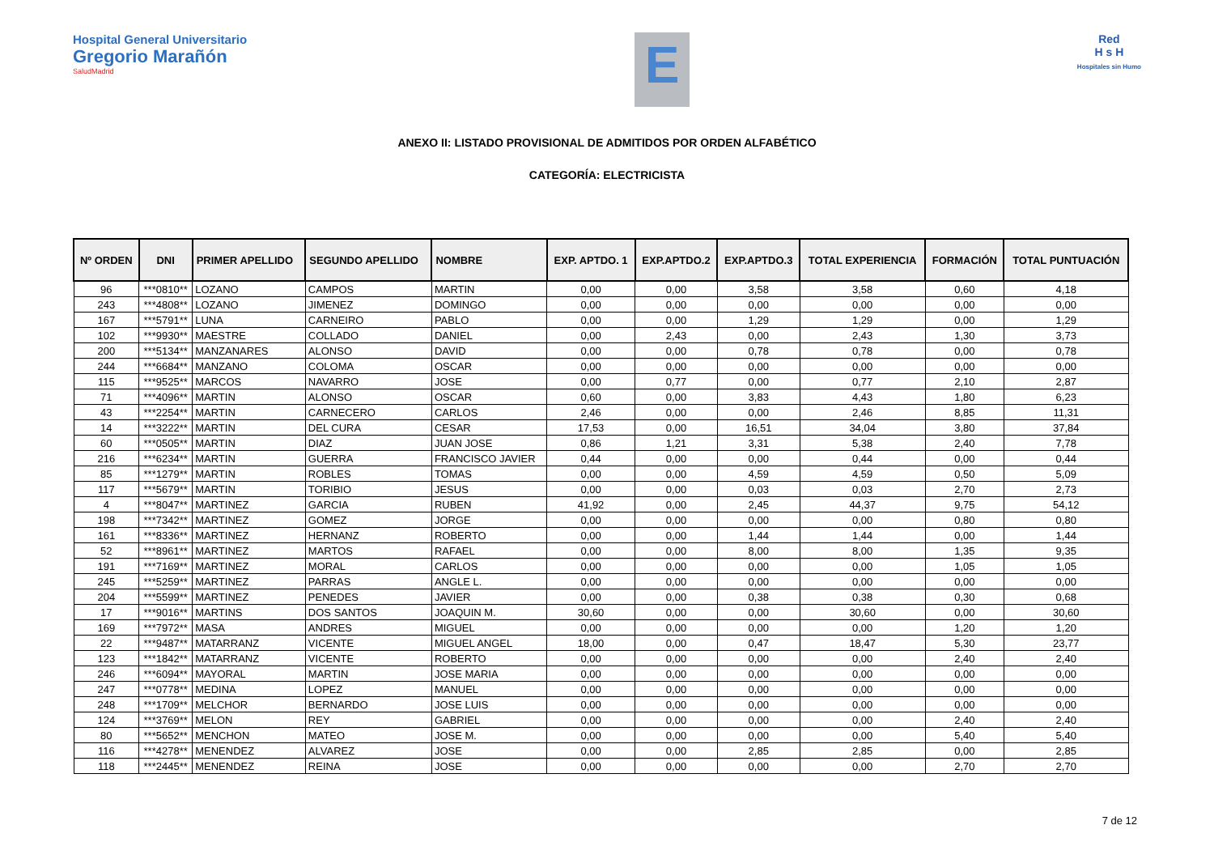Hospital General Universitario
Gregorio Marañón
SaludMadrid
E
Red
H s H
Hospitales sin Humo
ANEXO II: LISTADO PROVISIONAL DE ADMITIDOS POR ORDEN ALFABÉTICO
CATEGORÍA: ELECTRICISTA
| Nº ORDEN | DNI | PRIMER APELLIDO | SEGUNDO APELLIDO | NOMBRE | EXP. APTDO. 1 | EXP.APTDO.2 | EXP.APTDO.3 | TOTAL EXPERIENCIA | FORMACIÓN | TOTAL PUNTUACIÓN |
| --- | --- | --- | --- | --- | --- | --- | --- | --- | --- | --- |
| 96 | ***0810** | LOZANO | CAMPOS | MARTIN | 0,00 | 0,00 | 3,58 | 3,58 | 0,60 | 4,18 |
| 243 | ***4808** | LOZANO | JIMENEZ | DOMINGO | 0,00 | 0,00 | 0,00 | 0,00 | 0,00 | 0,00 |
| 167 | ***5791** | LUNA | CARNEIRO | PABLO | 0,00 | 0,00 | 1,29 | 1,29 | 0,00 | 1,29 |
| 102 | ***9930** | MAESTRE | COLLADO | DANIEL | 0,00 | 2,43 | 0,00 | 2,43 | 1,30 | 3,73 |
| 200 | ***5134** | MANZANARES | ALONSO | DAVID | 0,00 | 0,00 | 0,78 | 0,78 | 0,00 | 0,78 |
| 244 | ***6684** | MANZANO | COLOMA | OSCAR | 0,00 | 0,00 | 0,00 | 0,00 | 0,00 | 0,00 |
| 115 | ***9525** | MARCOS | NAVARRO | JOSE | 0,00 | 0,77 | 0,00 | 0,77 | 2,10 | 2,87 |
| 71 | ***4096** | MARTIN | ALONSO | OSCAR | 0,60 | 0,00 | 3,83 | 4,43 | 1,80 | 6,23 |
| 43 | ***2254** | MARTIN | CARNECERO | CARLOS | 2,46 | 0,00 | 0,00 | 2,46 | 8,85 | 11,31 |
| 14 | ***3222** | MARTIN | DEL CURA | CESAR | 17,53 | 0,00 | 16,51 | 34,04 | 3,80 | 37,84 |
| 60 | ***0505** | MARTIN | DIAZ | JUAN JOSE | 0,86 | 1,21 | 3,31 | 5,38 | 2,40 | 7,78 |
| 216 | ***6234** | MARTIN | GUERRA | FRANCISCO JAVIER | 0,44 | 0,00 | 0,00 | 0,44 | 0,00 | 0,44 |
| 85 | ***1279** | MARTIN | ROBLES | TOMAS | 0,00 | 0,00 | 4,59 | 4,59 | 0,50 | 5,09 |
| 117 | ***5679** | MARTIN | TORIBIO | JESUS | 0,00 | 0,00 | 0,03 | 0,03 | 2,70 | 2,73 |
| 4 | ***8047** | MARTINEZ | GARCIA | RUBEN | 41,92 | 0,00 | 2,45 | 44,37 | 9,75 | 54,12 |
| 198 | ***7342** | MARTINEZ | GOMEZ | JORGE | 0,00 | 0,00 | 0,00 | 0,00 | 0,80 | 0,80 |
| 161 | ***8336** | MARTINEZ | HERNANZ | ROBERTO | 0,00 | 0,00 | 1,44 | 1,44 | 0,00 | 1,44 |
| 52 | ***8961** | MARTINEZ | MARTOS | RAFAEL | 0,00 | 0,00 | 8,00 | 8,00 | 1,35 | 9,35 |
| 191 | ***7169** | MARTINEZ | MORAL | CARLOS | 0,00 | 0,00 | 0,00 | 0,00 | 1,05 | 1,05 |
| 245 | ***5259** | MARTINEZ | PARRAS | ANGLE L. | 0,00 | 0,00 | 0,00 | 0,00 | 0,00 | 0,00 |
| 204 | ***5599** | MARTINEZ | PENEDES | JAVIER | 0,00 | 0,00 | 0,38 | 0,38 | 0,30 | 0,68 |
| 17 | ***9016** | MARTINS | DOS SANTOS | JOAQUIN M. | 30,60 | 0,00 | 0,00 | 30,60 | 0,00 | 30,60 |
| 169 | ***7972** | MASA | ANDRES | MIGUEL | 0,00 | 0,00 | 0,00 | 0,00 | 1,20 | 1,20 |
| 22 | ***9487** | MATARRANZ | VICENTE | MIGUEL ANGEL | 18,00 | 0,00 | 0,47 | 18,47 | 5,30 | 23,77 |
| 123 | ***1842** | MATARRANZ | VICENTE | ROBERTO | 0,00 | 0,00 | 0,00 | 0,00 | 2,40 | 2,40 |
| 246 | ***6094** | MAYORAL | MARTIN | JOSE MARIA | 0,00 | 0,00 | 0,00 | 0,00 | 0,00 | 0,00 |
| 247 | ***0778** | MEDINA | LOPEZ | MANUEL | 0,00 | 0,00 | 0,00 | 0,00 | 0,00 | 0,00 |
| 248 | ***1709** | MELCHOR | BERNARDO | JOSE LUIS | 0,00 | 0,00 | 0,00 | 0,00 | 0,00 | 0,00 |
| 124 | ***3769** | MELON | REY | GABRIEL | 0,00 | 0,00 | 0,00 | 0,00 | 2,40 | 2,40 |
| 80 | ***5652** | MENCHON | MATEO | JOSE M. | 0,00 | 0,00 | 0,00 | 0,00 | 5,40 | 5,40 |
| 116 | ***4278** | MENENDEZ | ALVAREZ | JOSE | 0,00 | 0,00 | 2,85 | 2,85 | 0,00 | 2,85 |
| 118 | ***2445** | MENENDEZ | REINA | JOSE | 0,00 | 0,00 | 0,00 | 0,00 | 2,70 | 2,70 |
7 de 12